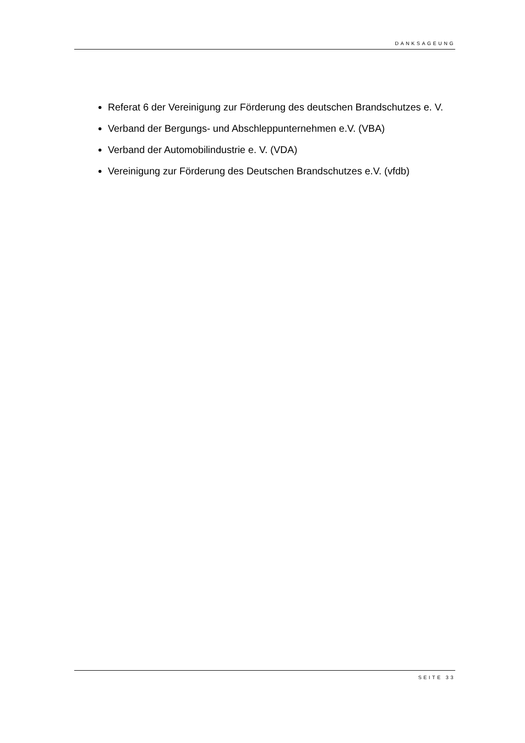DANKSAGEUNG
Referat 6 der Vereinigung zur Förderung des deutschen Brandschutzes e. V.
Verband der Bergungs- und Abschleppunternehmen e.V. (VBA)
Verband der Automobilindustrie e. V. (VDA)
Vereinigung zur Förderung des Deutschen Brandschutzes e.V. (vfdb)
SEITE 33